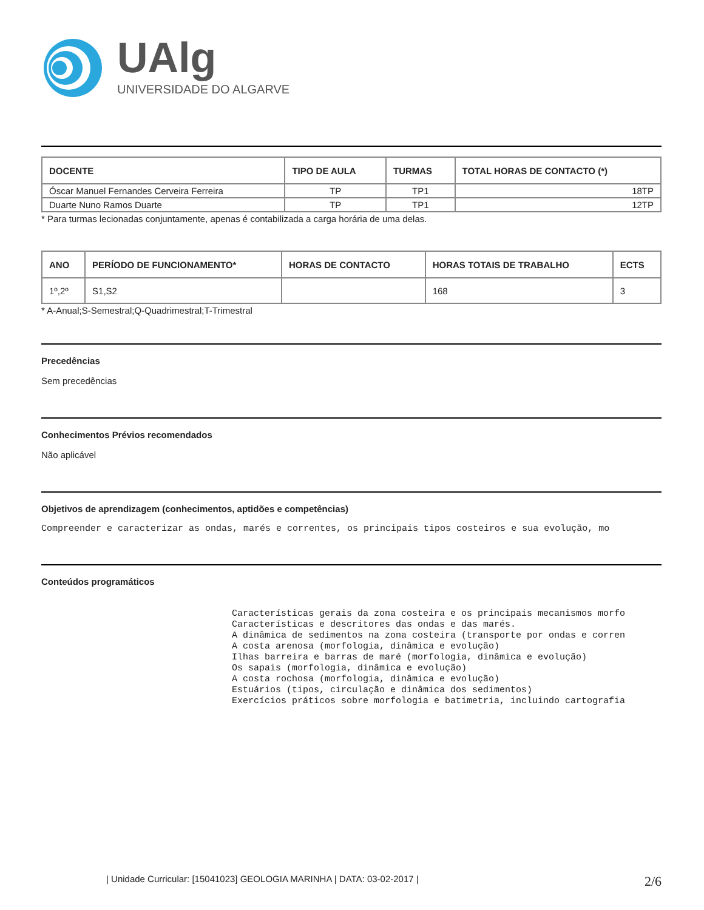UAlg
UNIVERSIDADE DO ALGARVE
| DOCENTE | TIPO DE AULA | TURMAS | TOTAL HORAS DE CONTACTO (*) |
| --- | --- | --- | --- |
| Óscar Manuel Fernandes Cerveira Ferreira | TP | TP1 | 18TP |
| Duarte Nuno Ramos Duarte | TP | TP1 | 12TP |
* Para turmas lecionadas conjuntamente, apenas é contabilizada a carga horária de uma delas.
| ANO | PERÍODO DE FUNCIONAMENTO* | HORAS DE CONTACTO | HORAS TOTAIS DE TRABALHO | ECTS |
| --- | --- | --- | --- | --- |
| 1º,2º | S1,S2 | | 168 | 3 |
* A-Anual;S-Semestral;Q-Quadrimestral;T-Trimestral
Precedências
Sem precedências
Conhecimentos Prévios recomendados
Não aplicável
Objetivos de aprendizagem (conhecimentos, aptidões e competências)
Compreender e caracterizar as ondas, marés e correntes, os principais tipos costeiros e sua evolução, mo
Conteúdos programáticos
Características gerais da zona costeira e os principais mecanismos morfo
Características e descritores das ondas e das marés.
A dinâmica de sedimentos na zona costeira (transporte por ondas e corren
A costa arenosa (morfologia, dinâmica e evolução)
Ilhas barreira e barras de maré (morfologia, dinâmica e evolução)
Os sapais (morfologia, dinâmica e evolução)
A costa rochosa (morfologia, dinâmica e evolução)
Estuários (tipos, circulação e dinâmica dos sedimentos)
Exercícios práticos sobre morfologia e batimetria, incluindo cartografia
| Unidade Curricular: [15041023] GEOLOGIA MARINHA | DATA: 03-02-2017 | 2/6